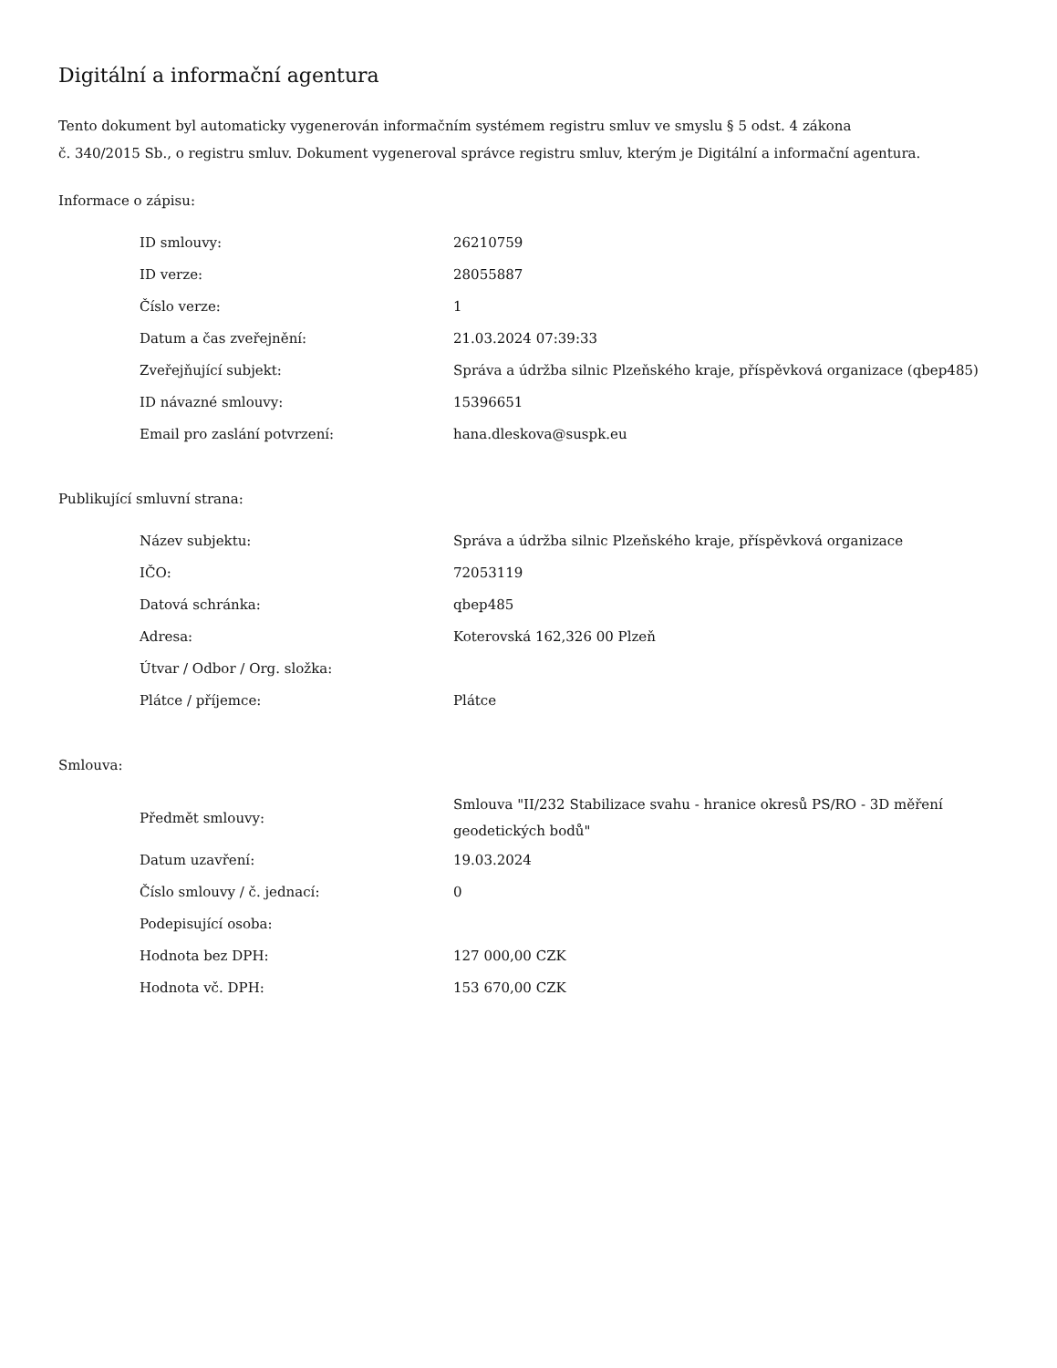Digitální a informační agentura
Tento dokument byl automaticky vygenerován informačním systémem registru smluv ve smyslu § 5 odst. 4 zákona
č. 340/2015 Sb., o registru smluv. Dokument vygeneroval správce registru smluv, kterým je Digitální a informační agentura.
Informace o zápisu:
| ID smlouvy: | 26210759 |
| ID verze: | 28055887 |
| Číslo verze: | 1 |
| Datum a čas zveřejnění: | 21.03.2024 07:39:33 |
| Zveřejňující subjekt: | Správa a údržba silnic Plzeňského kraje, příspěvková organizace (qbep485) |
| ID návazné smlouvy: | 15396651 |
| Email pro zaslání potvrzení: | hana.dleskova@suspk.eu |
Publikující smluvní strana:
| Název subjektu: | Správa a údržba silnic Plzeňského kraje, příspěvková organizace |
| IČO: | 72053119 |
| Datová schránka: | qbep485 |
| Adresa: | Koterovská 162,326 00 Plzeň |
| Útvar / Odbor / Org. složka: | |
| Plátce / příjemce: | Plátce |
Smlouva:
| Předmět smlouvy: | Smlouva "II/232 Stabilizace svahu - hranice okresů PS/RO - 3D měření geodetických bodů" |
| Datum uzavření: | 19.03.2024 |
| Číslo smlouvy / č. jednací: | 0 |
| Podepisující osoba: | |
| Hodnota bez DPH: | 127 000,00 CZK |
| Hodnota vč. DPH: | 153 670,00 CZK |